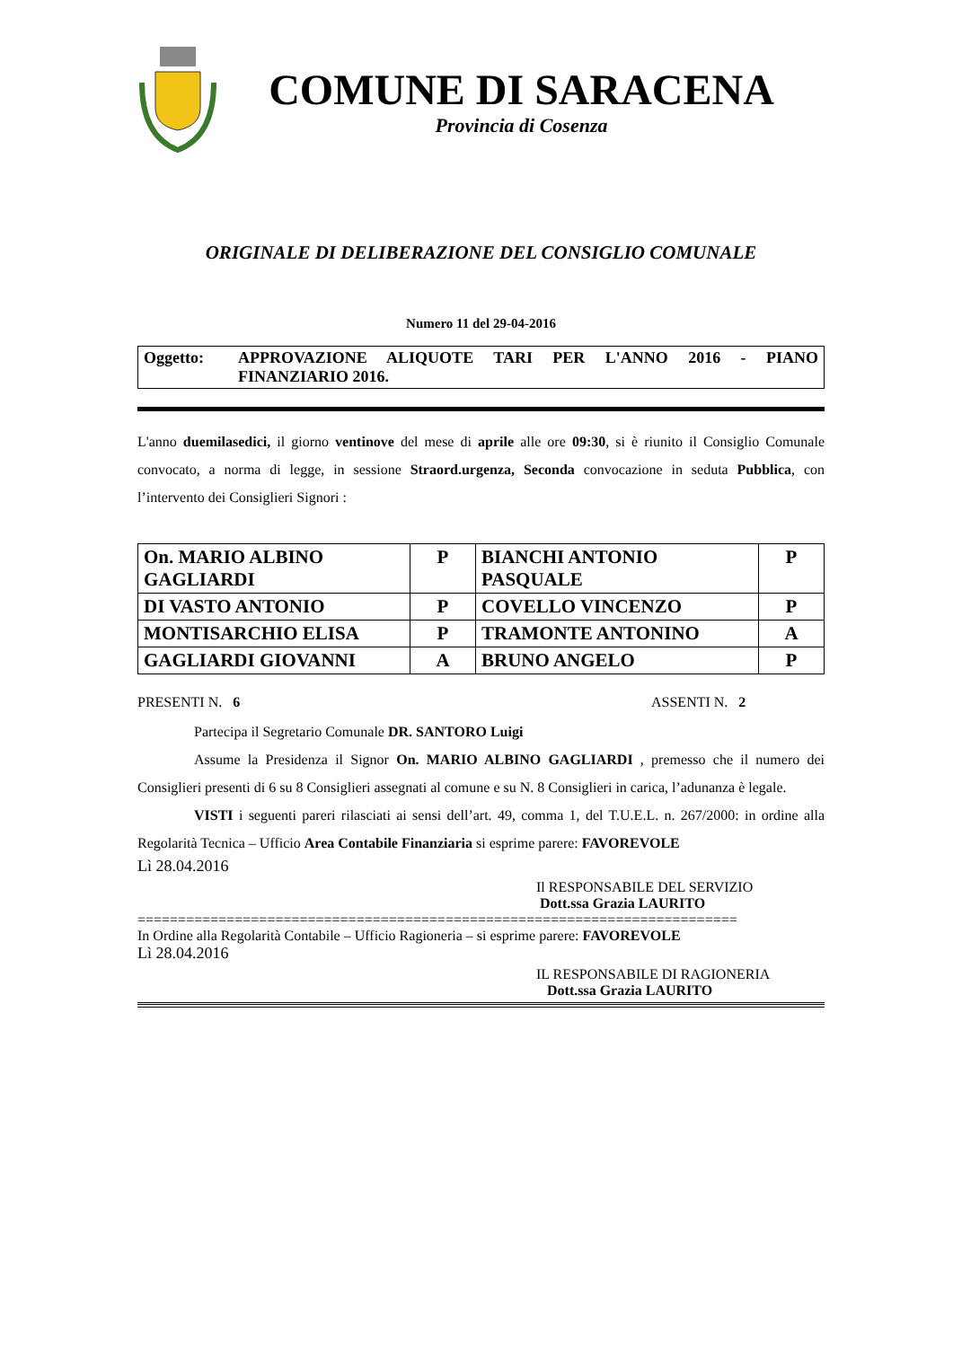COMUNE DI SARACENA
Provincia di Cosenza
ORIGINALE DI DELIBERAZIONE DEL CONSIGLIO COMUNALE
Numero 11 del 29-04-2016
Oggetto: APPROVAZIONE ALIQUOTE TARI PER L'ANNO 2016 - PIANO FINANZIARIO 2016.
L'anno duemilasedici, il giorno ventinove del mese di aprile alle ore 09:30, si è riunito il Consiglio Comunale convocato, a norma di legge, in sessione Straord.urgenza, Seconda convocazione in seduta Pubblica, con l’intervento dei Consiglieri Signori :
| On. MARIO ALBINO GAGLIARDI | P | BIANCHI ANTONIO PASQUALE | P |
| DI VASTO ANTONIO | P | COVELLO VINCENZO | P |
| MONTISARCHIO ELISA | P | TRAMONTE ANTONINO | A |
| GAGLIARDI GIOVANNI | A | BRUNO ANGELO | P |
PRESENTI N. 6 ASSENTI N. 2
Partecipa il Segretario Comunale DR. SANTORO Luigi
Assume la Presidenza il Signor On. MARIO ALBINO GAGLIARDI , premesso che il numero dei Consiglieri presenti di 6 su 8 Consiglieri assegnati al comune e su N. 8 Consiglieri in carica, l’adunanza è legale.
VISTI i seguenti pareri rilasciati ai sensi dell’art. 49, comma 1, del T.U.E.L. n. 267/2000: in ordine alla Regolarità Tecnica – Ufficio Area Contabile Finanziaria si esprime parere: FAVOREVOLE
Lì 28.04.2016
Il RESPONSABILE DEL SERVIZIO
Dott.ssa Grazia LAURITO
==========================================================================
In Ordine alla Regolarità Contabile – Ufficio Ragioneria – si esprime parere: FAVOREVOLE
Lì 28.04.2016
IL RESPONSABILE DI RAGIONERIA
Dott.ssa Grazia LAURITO